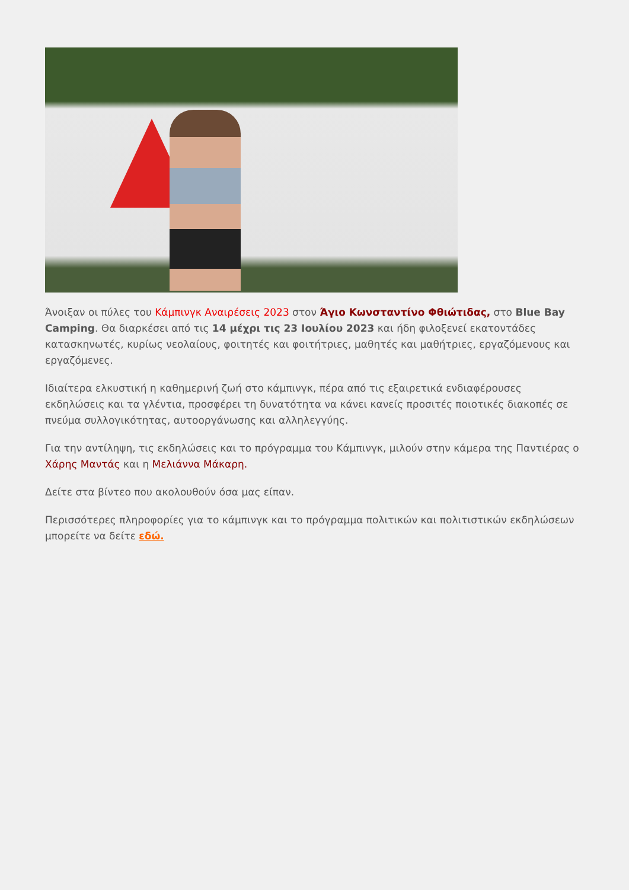Άνοιξαν οι πύλες του Κάμπινγκ Αναιρέσεις 2023 στον Άγιο Κωνσταντίνο Φθιώτιδας, στο Blue Bay Camping. Θα διαρκέσει από τις 14 μέχρι τις 23 Ιουλίου 2023 και ήδη φιλοξενεί εκατοντάδες κατασκηνωτές, κυρίως νεολαίους, φοιτητές και φοιτήτριες, μαθητές και μαθήτριες, εργαζόμενους και εργαζόμενες.
Ιδιαίτερα ελκυστική η καθημερινή ζωή στο κάμπινγκ, πέρα από τις εξαιρετικά ενδιαφέρουσες εκδηλώσεις και τα γλέντια, προσφέρει τη δυνατότητα να κάνει κανείς προσιτές ποιοτικές διακοπές σε πνεύμα συλλογικότητας, αυτοοργάνωσης και αλληλεγγύης.
Για την αντίληψη, τις εκδηλώσεις και το πρόγραμμα του Κάμπινγκ, μιλούν στην κάμερα της Παντιέρας ο Χάρης Μαντάς και η Μελιάννα Μάκαρη.
Δείτε στα βίντεο που ακολουθούν όσα μας είπαν.
Περισσότερες πληροφορίες για το κάμπινγκ και το πρόγραμμα πολιτικών και πολιτιστικών εκδηλώσεων μπορείτε να δείτε εδώ.